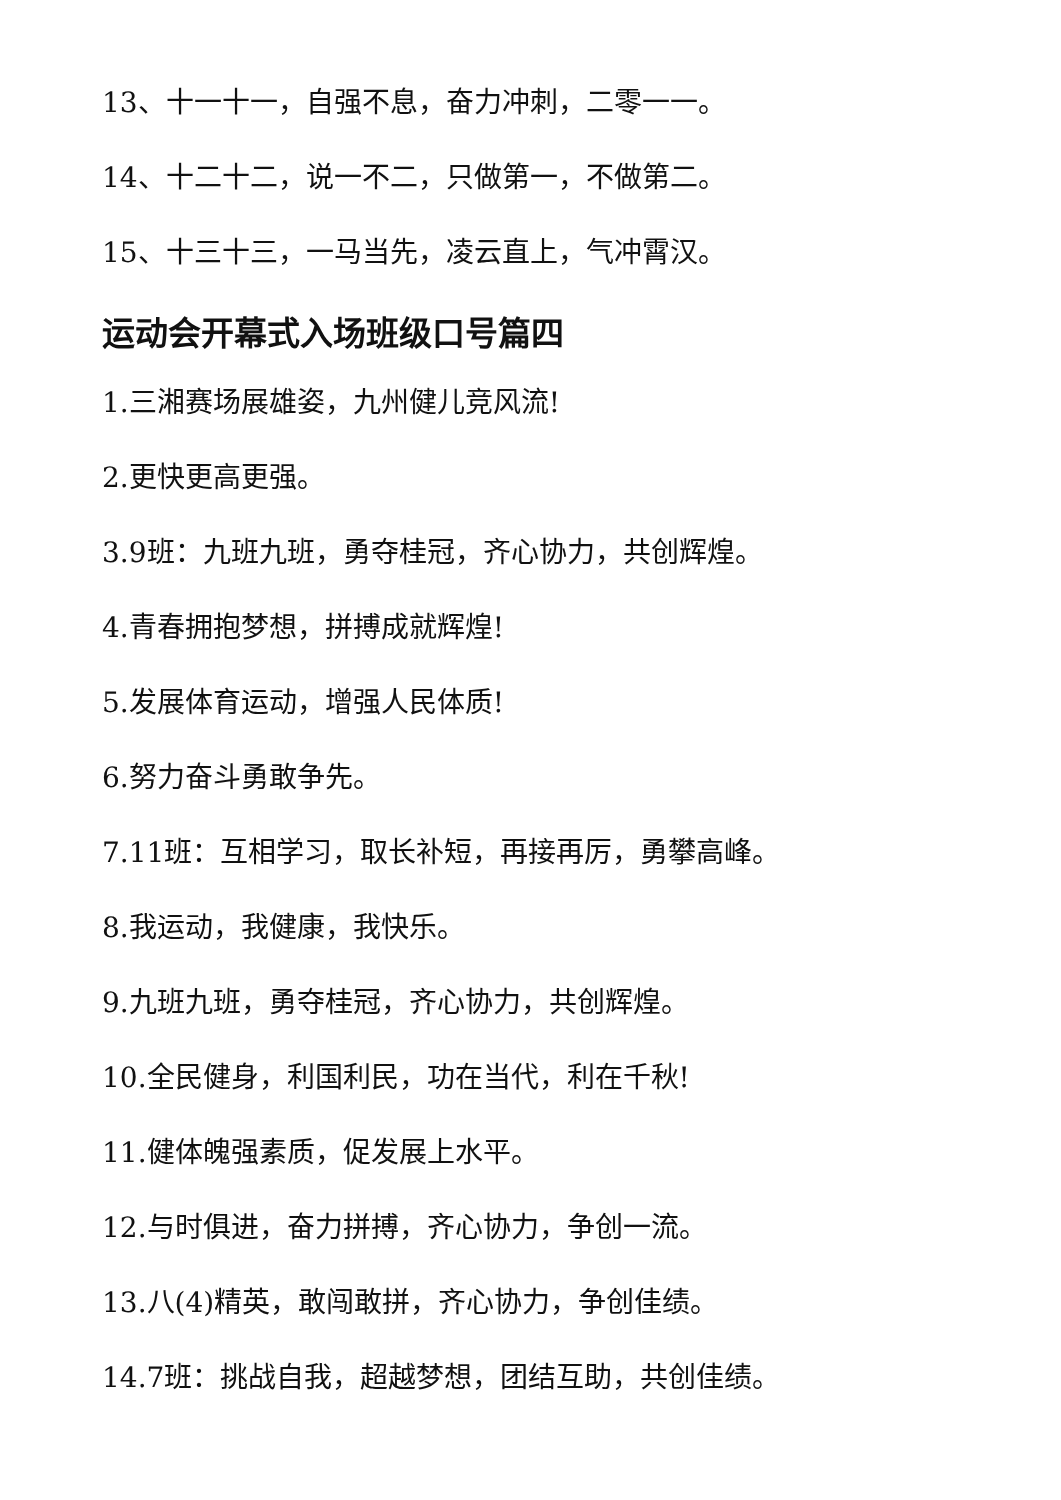13、十一十一，自强不息，奋力冲刺，二零一一。
14、十二十二，说一不二，只做第一，不做第二。
15、十三十三，一马当先，凌云直上，气冲霄汉。
运动会开幕式入场班级口号篇四
1.三湘赛场展雄姿，九州健儿竞风流!
2.更快更高更强。
3.9班：九班九班，勇夺桂冠，齐心协力，共创辉煌。
4.青春拥抱梦想，拼搏成就辉煌!
5.发展体育运动，增强人民体质!
6.努力奋斗勇敢争先。
7.11班：互相学习，取长补短，再接再厉，勇攀高峰。
8.我运动，我健康，我快乐。
9.九班九班，勇夺桂冠，齐心协力，共创辉煌。
10.全民健身，利国利民，功在当代，利在千秋!
11.健体魄强素质，促发展上水平。
12.与时俱进，奋力拼搏，齐心协力，争创一流。
13.八(4)精英，敢闯敢拼，齐心协力，争创佳绩。
14.7班：挑战自我，超越梦想，团结互助，共创佳绩。